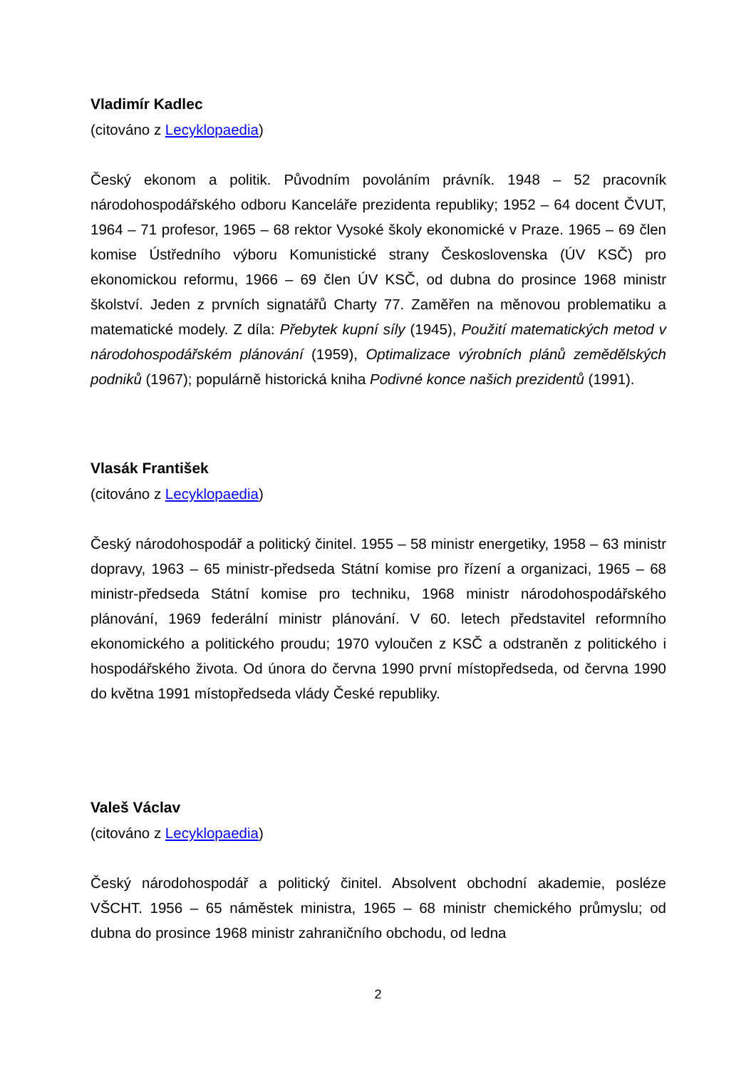Vladimír Kadlec
(citováno z Lecyklopaedia)
Český ekonom a politik. Původním povoláním právník. 1948 – 52 pracovník národohospodářského odboru Kanceláře prezidenta republiky; 1952 – 64 docent ČVUT, 1964 – 71 profesor, 1965 – 68 rektor Vysoké školy ekonomické v Praze. 1965 – 69 člen komise Ústředního výboru Komunistické strany Československa (ÚV KSČ) pro ekonomickou reformu, 1966 – 69 člen ÚV KSČ, od dubna do prosince 1968 ministr školství. Jeden z prvních signatářů Charty 77. Zaměřen na měnovou problematiku a matematické modely. Z díla: Přebytek kupní síly (1945), Použití matematických metod v národohospodářském plánování (1959), Optimalizace výrobních plánů zemědělských podniků (1967); populárně historická kniha Podivné konce našich prezidentů (1991).
Vlasák František
(citováno z Lecyklopaedia)
Český národohospodář a politický činitel. 1955 – 58 ministr energetiky, 1958 – 63 ministr dopravy, 1963 – 65 ministr-předseda Státní komise pro řízení a organizaci, 1965 – 68 ministr-předseda Státní komise pro techniku, 1968 ministr národohospodářského plánování, 1969 federální ministr plánování. V 60. letech představitel reformního ekonomického a politického proudu; 1970 vyloučen z KSČ a odstraněn z politického i hospodářského života. Od února do června 1990 první místopředseda, od června 1990 do května 1991 místopředseda vlády České republiky.
Valeš Václav
(citováno z Lecyklopaedia)
Český národohospodář a politický činitel. Absolvent obchodní akademie, posléze VŠCHT. 1956 – 65 náměstek ministra, 1965 – 68 ministr chemického průmyslu; od dubna do prosince 1968 ministr zahraničního obchodu, od ledna
2